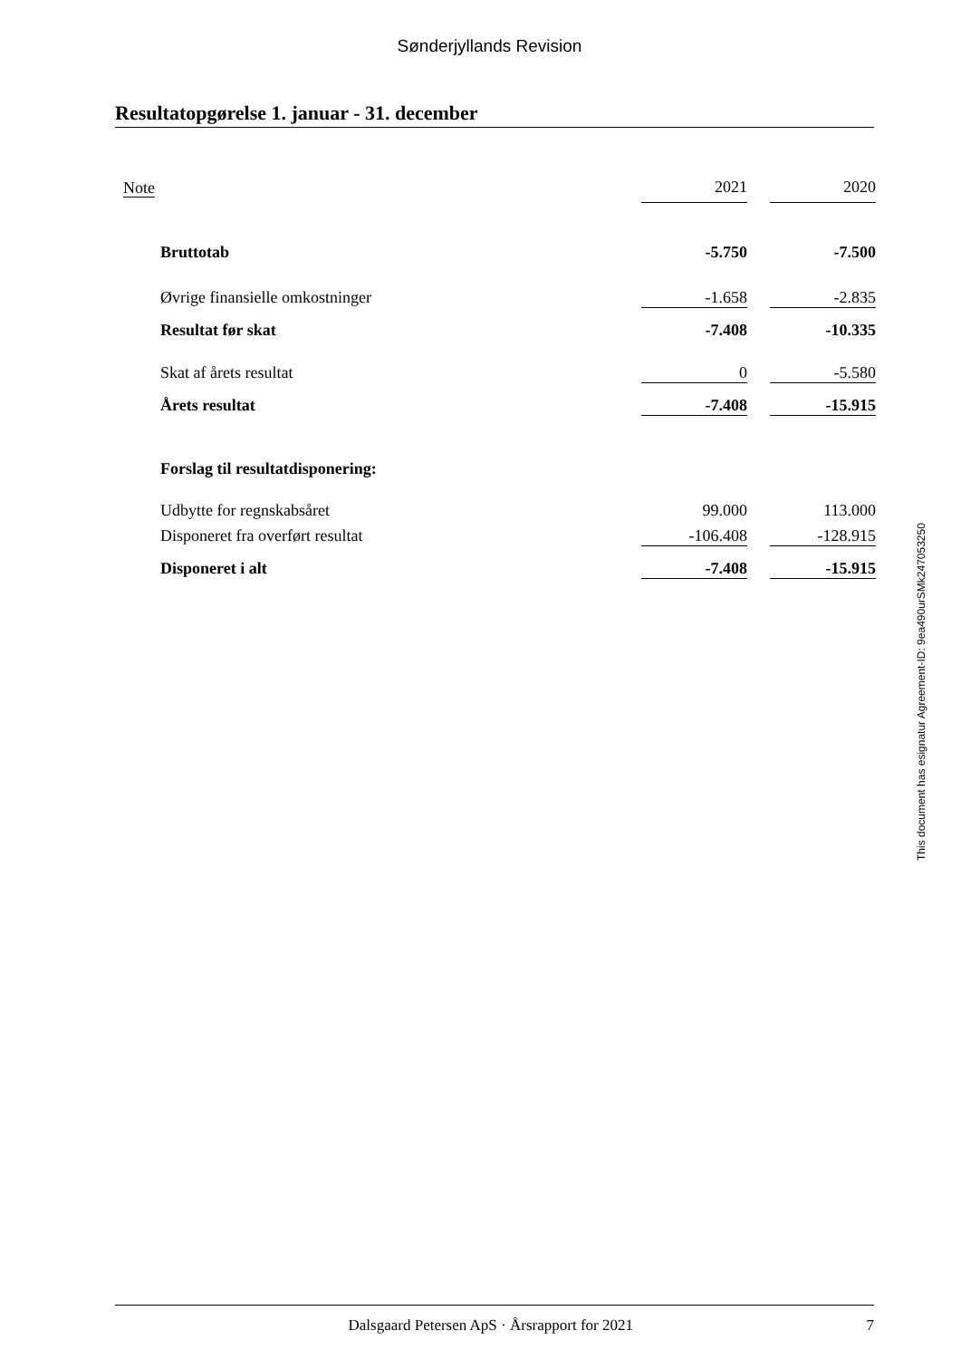Sønderjyllands Revision
Resultatopgørelse 1. januar - 31. december
| Note | | 2021 | | 2020 |
| --- | --- | --- | --- | --- |
| | Bruttotab | -5.750 | | -7.500 |
| | Øvrige finansielle omkostninger | -1.658 | | -2.835 |
| | Resultat før skat | -7.408 | | -10.335 |
| | Skat af årets resultat | 0 | | -5.580 |
| | Årets resultat | -7.408 | | -15.915 |
| | Forslag til resultatdisponering: | | | |
| | Udbytte for regnskabsåret | 99.000 | | 113.000 |
| | Disponeret fra overført resultat | -106.408 | | -128.915 |
| | Disponeret i alt | -7.408 | | -15.915 |
This document has esignatur Agreement-ID: 9ea490urSMk247053250
Dalsgaard Petersen ApS · Årsrapport for 2021 7